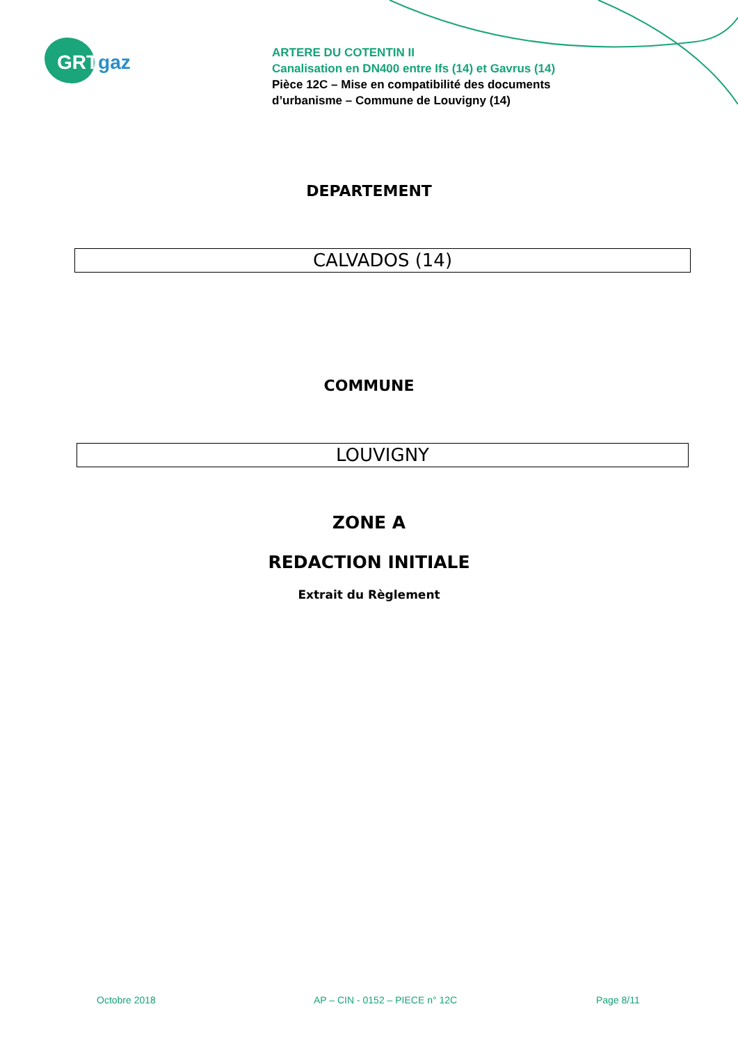GRTgaz
ARTERE DU COTENTIN II
Canalisation en DN400 entre Ifs (14) et Gavrus (14)
Pièce 12C – Mise en compatibilité des documents
d’urbanisme – Commune de Louvigny (14)
DEPARTEMENT
CALVADOS (14)
COMMUNE
LOUVIGNY
ZONE A
REDACTION INITIALE
Extrait du Règlement
Octobre 2018 AP – CIN - 0152 – PIECE n° 12C Page 8/11